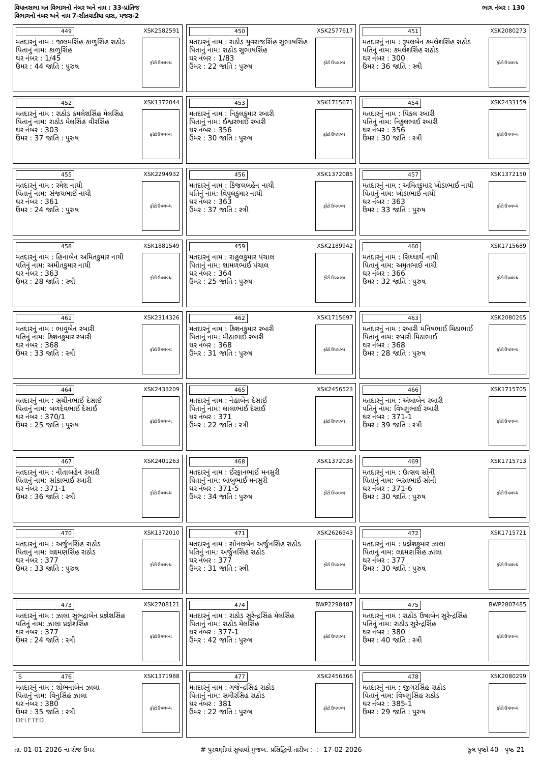વિધાનસભા મત વિભાગનો નંબર અને નામ : 33-પ્રાંતિજ
વિભાગનો નંબર અને નામ 7-સીતવાડીયા વાસ, મજરા-2
ભાગ નંબર : 130
449 XSK2582591
મતદારનું નામ : જાલમસિંહ કાળુસિંહ રાઠોડ
પિતાનું નામ: કાળુસિંહ
ઘર નંબર : 1/45
ઉંમર : 44 જાતિ : પુરુષ
ફોટો ઉપલબ્ધ
450 XSK2577617
મતદારનું નામ : રાઠોડ યુવરાજસિંહ સુભાષસિંહ
પિતાનું નામ: રાઠોડ સુભાષસિંહ
ઘર નંબર : 1/83
ઉંમર : 22 જાતિ : પુરુષ
ફોટો ઉપલબ્ધ
451 XSK2080273
મતદારનું નામ : રૂપલબેન કમલેશસિંહ રાઠોડ
પતિનું નામ: કમલેશસિંહ રાઠોડ
ઘર નંબર : 300
ઉંમર : 36 જાતિ : સ્ત્રી
ફોટો ઉપલબ્ધ
452 XSK1372044
મતદારનું નામ : રાઠોડ કમલેશસિંહ મેલસિંહ
પિતાનું નામ: રાઠોડ મેલસિંહ વીરસિંહ
ઘર નંબર : 303
ઉંમર : 37 જાતિ : પુરુષ
ફોટો ઉપલબ્ધ
453 XSK1715671
મતદારનું નામ : નિકુલકુમાર રબારી
પિતાનું નામ: ઈશ્વરભાઈ રબારી
ઘર નંબર : 356
ઉંમર : 30 જાતિ : પુરુષ
ફોટો ઉપલબ્ધ
454 XSK2433159
મતદારનું નામ : પિંકલ રબારી
પતિનું નામ: નિકુલભાઈ રબારી
ઘર નંબર : 356
ઉંમર : 30 જાતિ : સ્ત્રી
ફોટો ઉપલબ્ધ
455 XSK2294932
મતદારનું નામ : રમેશ નાયી
પિતાનું નામ: સંજયભાઈ નાયી
ઘર નંબર : 361
ઉંમર : 24 જાતિ : પુરુષ
ફોટો ઉપલબ્ધ
456 XSK1372085
મતદારનું નામ : કિંજલબહેન નાયી
પતિનું નામ: વિપુલકુમાર નાયી
ઘર નંબર : 363
ઉંમર : 37 જાતિ : સ્ત્રી
ફોટો ઉપલબ્ધ
457 XSK1372150
મતદારનું નામ : અમિતકુમાર ખોડાભાઈ નાયી
પિતાનું નામ: ખોડાભાઈ નાયી
ઘર નંબર : 363
ઉંમર : 33 જાતિ : પુરુષ
ફોટો ઉપલબ્ધ
458 XSK1881549
મતદારનું નામ : હિનાબેન અમિતકુમાર નાયી
પતિનું નામ: અમીતકુમાર નાયી
ઘર નંબર : 363
ઉંમર : 28 જાતિ : સ્ત્રી
ફોટો ઉપલબ્ધ
459 XSK2189942
મતદારનું નામ : રાહુલકુમાર પંચાલ
પિતાનું નામ: શામળભાઈ પંચાલ
ઘર નંબર : 364
ઉંમર : 25 જાતિ : પુરુષ
ફોટો ઉપલબ્ધ
460 XSK1715689
મતદારનું નામ : સિધ્ધાર્થ નાયી
પિતાનું નામ: અમૃતભાઈ નાયી
ઘર નંબર : 366
ઉંમર : 32 જાતિ : પુરુષ
ફોટો ઉપલબ્ધ
461 XSK2314326
મતદારનું નામ : ભાવુબેન રબારી
પતિનું નામ: કિશનકુમાર રબારી
ઘર નંબર : 368
ઉંમર : 33 જાતિ : સ્ત્રી
ફોટો ઉપલબ્ધ
462 XSK1715697
મતદારનું નામ : કિશનકુમાર રબારી
પિતાનું નામ: મીઠાભાઈ રબારી
ઘર નંબર : 368
ઉંમર : 31 જાતિ : પુરુષ
ફોટો ઉપલબ્ધ
463 XSK2080265
મતદારનું નામ : રબારી મનિષભાઈ મિઠાભાઈ
પિતાનું નામ: રબારી મિઠાભાઈ
ઘર નંબર : 368
ઉંમર : 28 જાતિ : પુરુષ
ફોટો ઉપલબ્ધ
464 XSK2433209
મતદારનું નામ : સચીનભાઈ દેસાઈ
પિતાનું નામ: બળદેવભાઈ દેસાઈ
ઘર નંબર : 370/1
ઉંમર : 25 જાતિ : પુરુષ
ફોટો ઉપલબ્ધ
465 XSK2456523
મતદારનું નામ : નેહાબેન દેસાઈ
પિતાનું નામ: લાલાભાઈ દેસાઈ
ઘર નંબર : 371
ઉંમર : 22 જાતિ : સ્ત્રી
ફોટો ઉપલબ્ધ
466 XSK1715705
મતદારનું નામ : અંબાબેન રબારી
પતિનું નામ: વિષ્ણુભાઈ રબારી
ઘર નંબર : 371-1
ઉંમર : 39 જાતિ : સ્ત્રી
ફોટો ઉપલબ્ધ
467 XSK2401263
મતદારનું નામ : નીતાબહેન રબારી
પિતાનું નામ: સાંકાભાઈ રબારી
ઘર નંબર : 371-1
ઉંમર : 36 જાતિ : સ્ત્રી
ફોટો ઉપલબ્ધ
468 XSK1372036
મતદારનું નામ : ઈરફાનભાઈ મનસુરી
પિતાનું નામ: બાબુભાઈ મનસુરી
ઘર નંબર : 371-5
ઉંમર : 34 જાતિ : પુરુષ
ફોટો ઉપલબ્ધ
469 XSK1715713
મતદારનું નામ : ઉત્સવ સોની
પિતાનું નામ: ભરતભાઈ સોની
ઘર નંબર : 371-6
ઉંમર : 30 જાતિ : પુરુષ
ફોટો ઉપલબ્ધ
470 XSK1372010
મતદારનું નામ : અર્જુનસિંહ રાઠોડ
પિતાનું નામ: લક્ષ્મણસિંહ રાઠોડ
ઘર નંબર : 377
ઉંમર : 33 જાતિ : પુરુષ
ફોટો ઉપલબ્ધ
471 XSK2626943
મતદારનું નામ : સોનલબેન અર્જુનસિંહ રાઠોડ
પતિનું નામ: અર્જુનસિંહ રાઠોડ
ઘર નંબર : 377
ઉંમર : 31 જાતિ : સ્ત્રી
ફોટો ઉપલબ્ધ
472 XSK1715721
મતદારનું નામ : પ્રજ્ઞેશકુમાર ઝાલા
પિતાનું નામ: લક્ષ્મણસિંહ ઝાલા
ઘર નંબર : 377
ઉંમર : 30 જાતિ : પુરુષ
ફોટો ઉપલબ્ધ
473 XSK2708121
મતદારનું નામ : ઝાલા સુભદ્રાબેન પ્રજ્ઞેશસિંહ
પતિનું નામ: ઝાલા પ્રજ્ઞેશસિંહ
ઘર નંબર : 377
ઉંમર : 24 જાતિ : સ્ત્રી
ફોટો ઉપલબ્ધ
474 BWP2298487
મતદારનું નામ : રાઠોડ સુરેન્દ્રસિંહ મેલસિંહ
પિતાનું નામ: રાઠોડ મેલસિંહ
ઘર નંબર : 377-1
ઉંમર : 42 જાતિ : પુરુષ
ફોટો ઉપલબ્ધ
475 BWP2807485
મતદારનું નામ : રાઠોડ ઉષાબેન સુરેન્દ્રસિંહ
પતિનું નામ: રાઠોડ સુરેન્દ્રસિંહ
ઘર નંબર : 380
ઉંમર : 40 જાતિ : સ્ત્રી
ફોટો ઉપલબ્ધ
S 476 XSK1371988
મતદારનું નામ : શોભનાબેન ઝાલા
પિતાનું નામ: વિનુસિંહ ઝાલા
ઘર નંબર : 380
ઉંમર : 35 જાતિ : સ્ત્રી
DELETED
ફોટો ઉપલબ્ધ
477 XSK2456366
મતદારનું નામ : ગજેન્દ્રસિંહ રાઠોડ
પિતાનું નામ: સમીરસિંહ રાઠોડ
ઘર નંબર : 381
ઉંમર : 22 જાતિ : પુરુષ
ફોટો ઉપલબ્ધ
478 XSK2080299
મતદારનું નામ : જીગરસિંહ રાઠોડ
પિતાનું નામ: વિષ્ણુસિંહ રાઠોડ
ઘર નંબર : 385-1
ઉંમર : 29 જાતિ : પુરુષ
ફોટો ઉપલબ્ધ
તા. 01-01-2026 ના રોજ ઉંમર # પુરવણીમાં સુધાર્યા મુજબ. પ્રસિદ્ધિની તારીખ :- :- 17-02-2026 કુલ પૃષ્ઠો 40 - પૃષ્ઠ 21